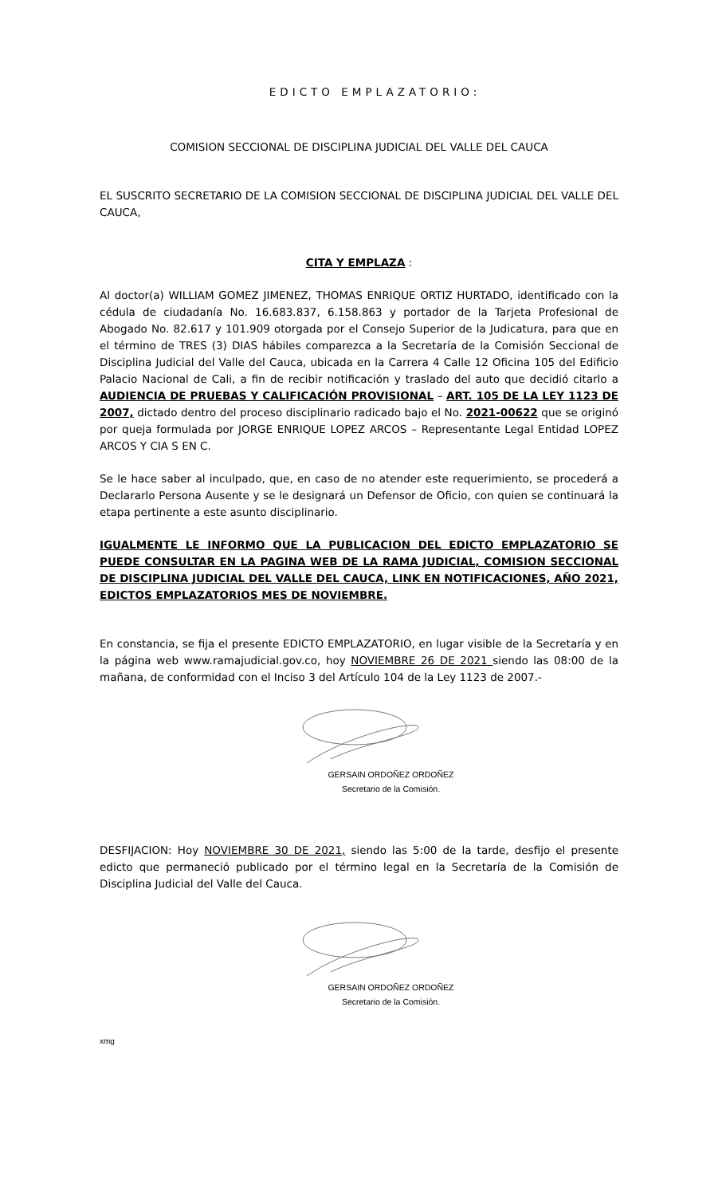EDICTO EMPLAZATORIO:
COMISION SECCIONAL DE DISCIPLINA JUDICIAL DEL VALLE DEL CAUCA
EL SUSCRITO SECRETARIO DE LA COMISION SECCIONAL DE DISCIPLINA JUDICIAL DEL VALLE DEL CAUCA,
CITA Y EMPLAZA :
Al doctor(a) WILLIAM GOMEZ JIMENEZ, THOMAS ENRIQUE ORTIZ HURTADO, identificado con la cédula de ciudadanía No. 16.683.837, 6.158.863 y portador de la Tarjeta Profesional de Abogado No. 82.617 y 101.909 otorgada por el Consejo Superior de la Judicatura, para que en el término de TRES (3) DIAS hábiles comparezca a la Secretaría de la Comisión Seccional de Disciplina Judicial del Valle del Cauca, ubicada en la Carrera 4 Calle 12 Oficina 105 del Edificio Palacio Nacional de Cali, a fin de recibir notificación y traslado del auto que decidió citarlo a AUDIENCIA DE PRUEBAS Y CALIFICACIÓN PROVISIONAL – ART. 105 DE LA LEY 1123 DE 2007, dictado dentro del proceso disciplinario radicado bajo el No. 2021-00622 que se originó por queja formulada por JORGE ENRIQUE LOPEZ ARCOS – Representante Legal Entidad LOPEZ ARCOS Y CIA S EN C.
Se le hace saber al inculpado, que, en caso de no atender este requerimiento, se procederá a Declararlo Persona Ausente y se le designará un Defensor de Oficio, con quien se continuará la etapa pertinente a este asunto disciplinario.
IGUALMENTE LE INFORMO QUE LA PUBLICACION DEL EDICTO EMPLAZATORIO SE PUEDE CONSULTAR EN LA PAGINA WEB DE LA RAMA JUDICIAL, COMISION SECCIONAL DE DISCIPLINA JUDICIAL DEL VALLE DEL CAUCA, LINK EN NOTIFICACIONES, AÑO 2021, EDICTOS EMPLAZATORIOS MES DE NOVIEMBRE.
En constancia, se fija el presente EDICTO EMPLAZATORIO, en lugar visible de la Secretaría y en la página web www.ramajudicial.gov.co, hoy NOVIEMBRE 26 DE 2021 siendo las 08:00 de la mañana, de conformidad con el Inciso 3 del Artículo 104 de la Ley 1123 de 2007.-
GERSAIN ORDOÑEZ ORDOÑEZ
Secretario de la Comisión.
DESFIJACION: Hoy NOVIEMBRE 30 DE 2021, siendo las 5:00 de la tarde, desfijo el presente edicto que permaneció publicado por el término legal en la Secretaría de la Comisión de Disciplina Judicial del Valle del Cauca.
GERSAIN ORDOÑEZ ORDOÑEZ
Secretario de la Comisión.
xmg